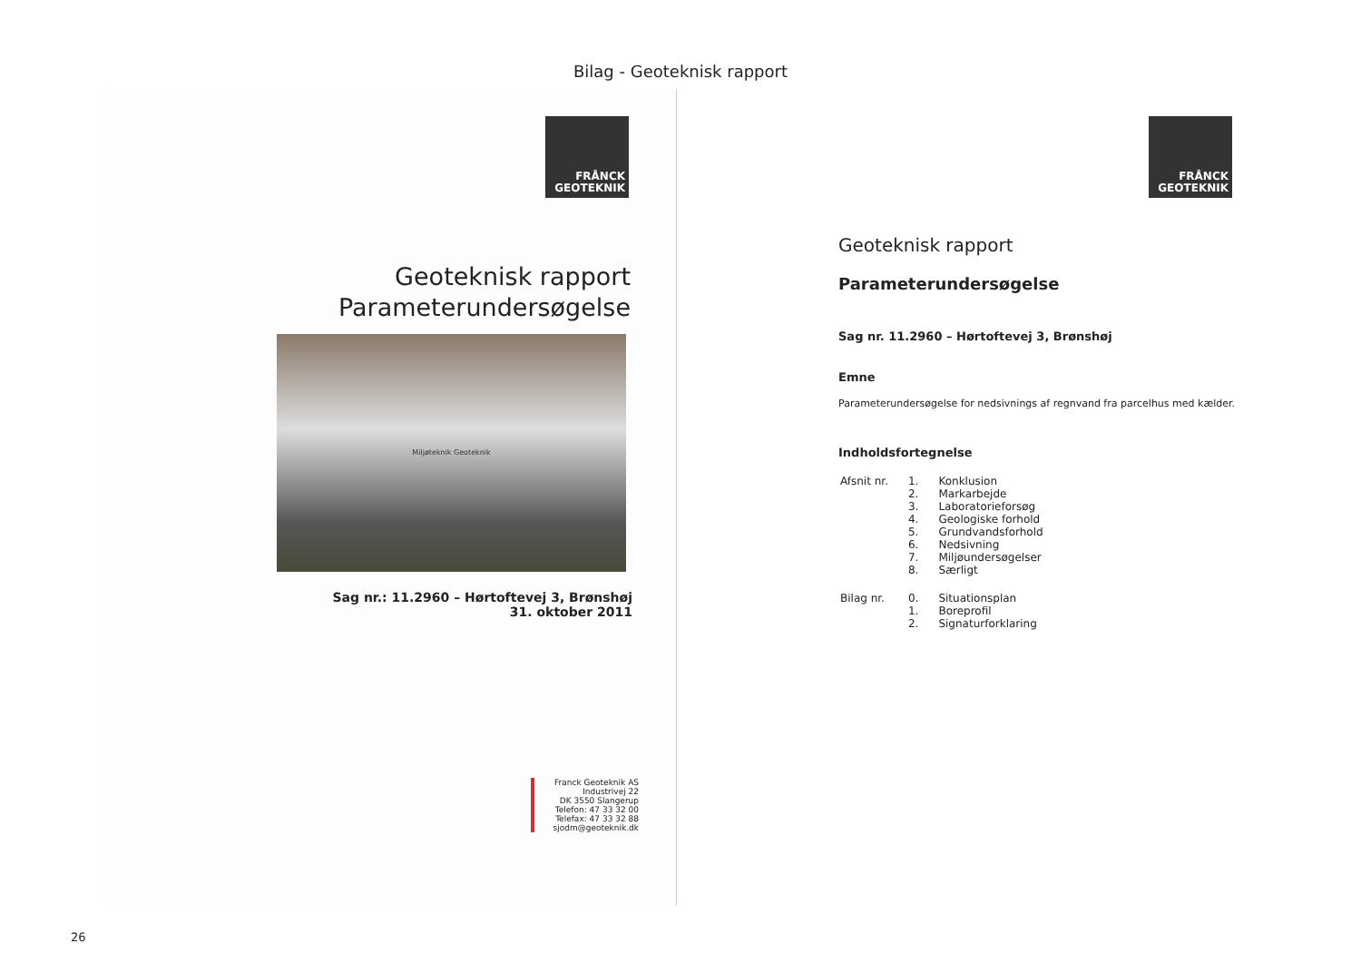Bilag - Geoteknisk rapport
FRÅNCK
GEOTEKNIK
Geoteknisk rapport
Parameterundersøgelse
Miljøteknik Geoteknik
Sag nr.: 11.2960 – Hørtoftevej 3, Brønshøj
31. oktober 2011
Franck Geoteknik AS
Industrivej 22
DK 3550 Slangerup
Telefon: 47 33 32 00
Telefax: 47 33 32 88
sjodm@geoteknik.dk
FRÅNCK
GEOTEKNIK
Geoteknisk rapport
Parameterundersøgelse
Sag nr. 11.2960 – Hørtoftevej 3, Brønshøj
Emne
Parameterundersøgelse for nedsivnings af regnvand fra parcelhus med kælder.
Indholdsfortegnelse
| Afsnit nr. | 1. 2. 3. 4. 5. 6. 7. 8. | Konklusion Markarbejde Laboratorieforsøg Geologiske forhold Grundvandsforhold Nedsivning Miljøundersøgelser Særligt |
| Bilag nr. | 0. 1. 2. | Situationsplan Boreprofil Signaturforklaring |
26